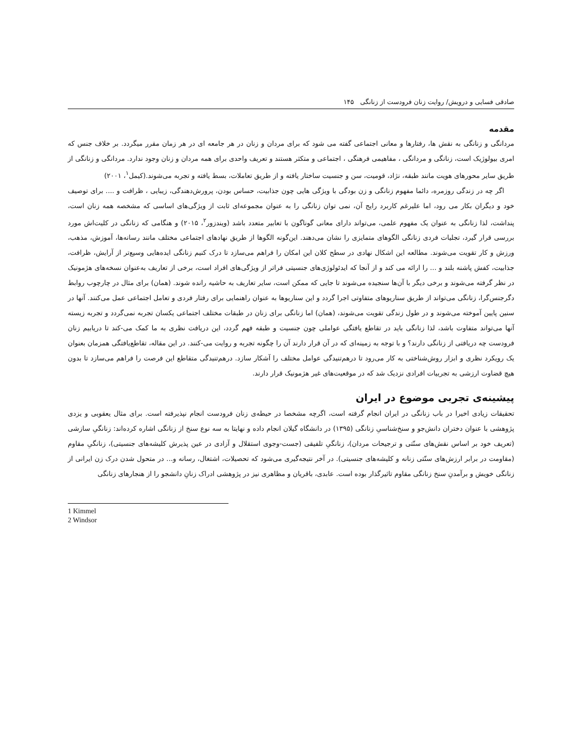صادقی فسایی و درویش/ روایت زنان فرودست از زنانگی ۱۴۵
مقدمه
مردانگی و زنانگی به نقش ها، رفتارها و معانی اجتماعی گفته می شود که برای مردان و زنان در هر جامعه ای در هر زمان مقرر میگردد. بر خلاف جنس که امری بیولوژیک است، زنانگی و مردانگی ، مفاهیمی فرهنگی ، اجتماعی و متکثر هستند و تعریف واحدی برای همه مردان و زنان وجود ندارد. مردانگی و زنانگی از طریق سایر محورهای هویت مانند طبقه، نژاد، قومیت، سن و جنسیت ساختار یافته و از طریق تعاملات، بسط یافته و تجربه می‌شوند.(کیمل<sup>۱</sup>، ۲۰۰۱)
اگر چه در زندگی روزمره، دائما مفهوم زنانگی و زن بودگی با ویژگی هایی چون جذابیت، حساس بودن، پرورش‌دهندگی، زیبایی ، ظرافت و .... برای توصیف خود و دیگران بکار می رود، اما علیرغم کاربرد رایج آن، نمی توان زنانگی را به عنوان مجموعه‌ای ثابت از ویژگی‌های اساسی که مشخصه همه زنان است، پنداشت، لذا زنانگی به عنوان یک مفهوم علمی، می‌تواند دارای معانی گوناگون با تعابیر متعدد باشد (ویندزور<sup>۲</sup>، ۲۰۱۵) و هنگامی که زنانگی در کلیت‌اش مورد بررسی قرار گیرد، تجلیات فردی زنانگی الگوهای متمایزی را نشان می‌دهند. این‌گونه الگوها از طریق نهادهای اجتماعی مختلف مانند رسانه‌ها، آموزش، مذهب، ورزش و کار تقویت می‌شوند. مطالعه این اشکال نهادی در سطح کلان این امکان را فراهم می‌سازد تا درک کنیم زنانگی ایده‌هایی وسیع‌تر از آرایش، ظرافت، جذابیت، کفش پاشنه بلند و ... را ارائه می کند و از آنجا که ایدئولوژی‌های جنسیتی فراتر از ویژگی‌های افراد است، برخی از تعاریف به‌عنوان نسخه‌های هژمونیک در نظر گرفته می‌شوند و برخی دیگر با آن‌ها سنجیده می‌شوند تا جایی که ممکن است، سایر تعاریف به حاشیه رانده شوند. (همان) برای مثال در چارچوب روابط دگرجنس‌گرا، زنانگی می‌تواند از طریق سناریوهای متفاوتی اجرا گردد و این سناریوها به عنوان راهنمایی برای رفتار فردی و تعامل اجتماعی عمل می‌کنند. آنها در سنین پایین آموخته می‌شوند و در طول زندگی تقویت می‌شوند، (همان) اما زنانگی برای زنان در طبقات مختلف اجتماعی یکسان تجربه نمی‌گردد و تجربه زیسته آنها می‌تواند متفاوت باشد، لذا زنانگی باید در تقاطع یافتگی عواملی چون جنسیت و طبقه فهم گردد، این دریافت نظری به ما کمک می-کند تا دریابیم زنان فرودست چه دریافتی از زنانگی دارند؟ و با توجه به زمینه‌ای که در آن قرار دارند آن را چگونه تجربه و روایت می-کنند. در این مقاله، تقاطع‌یافتگی همزمان بعنوان یک رویکرد نظری و ابزار روش‌شناختی به کار می‌رود تا درهم‌تنیدگی عوامل مختلف را آشکار سازد. درهم‌تنیدگی متقاطع این فرصت را فراهم می‌سازد تا بدون هیچ قضاوت ارزشی به تجربیات افرادی نزدیک شد که در موقعیت‌های غیر هژمونیک قرار دارند.
پیشینه‌ی تجربی موضوع در ایران
تحقیقات زیادی اخیرا در باب زنانگی در ایران انجام گرفته است، اگرچه مشخصا در حیطه‌ی زنان فرودست انجام نپذیرفته است. برای مثال یعقوبی و یزدی پژوهشی با عنوان دختران دانش‌جو و سنخ‌شناسیِ زنانگی (۱۳۹۵) در دانشگاه گیلان انجام داده و نهایتا به سه نوع سنخ از زنانگی اشاره کرده‌اند: زنانگیِ سازشی (تعریف خود بر اساس نقش‌های سنّتی و ترجیحات مردان)، زنانگیِ تلفیقی (جست-وجوی استقلال و آزادی در عین پذیرش کلیشه‌های جنسیتی)، زنانگیِ مقاوم (مقاومت در برابر ارزش‌های سنّتی زنانه و کلیشه‌های جنسیتی). در آخر نتیجه‌گیری می‌شود که تحصیلات، اشتغال، رسانه و... در متحول شدن درک زن ایرانی از زنانگی خویش و برآمدنِ سنخ زنانگی مقاوم تاثیرگذار بوده است. عابدی، باقریان و مظاهری نیز در پژوهشی ادراک زنانِ دانشجو را از هنجارهای زنانگی
1 Kimmel
2 Windsor